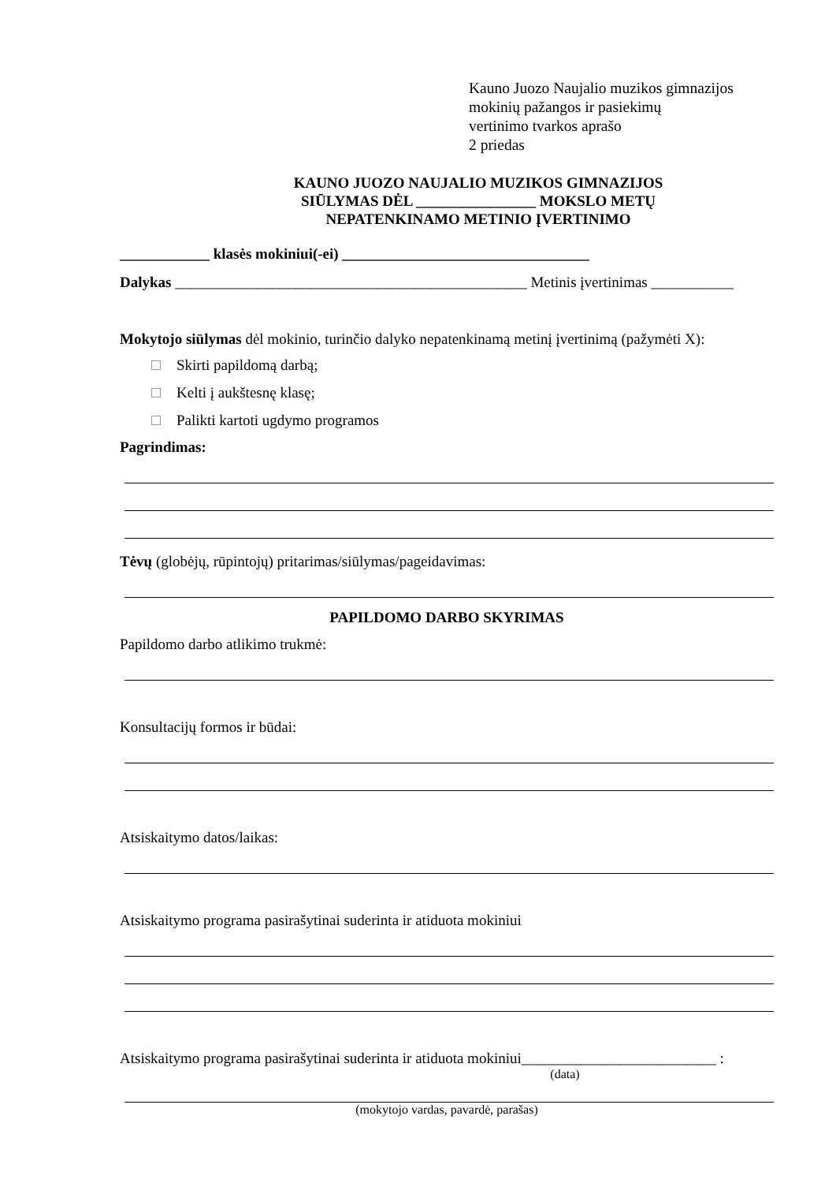Kauno Juozo Naujalio muzikos gimnazijos
mokinių pažangos ir pasiekimų
vertinimo tvarkos aprašo
2 priedas
KAUNO JUOZO NAUJALIO MUZIKOS GIMNAZIJOS
SIŪLYMAS DĖL ________________ MOKSLO METŲ
NEPATENKINAMO METINIO ĮVERTINIMO
____________ klasės mokiniui(-ei) _________________________________
Dalykas _______________________________________________ Metinis įvertinimas ___________
Mokytojo siūlymas dėl mokinio, turinčio dalyko nepatenkinamą metinį įvertinimą (pažymėti X):
Skirti papildomą darbą;
Kelti į aukštesnę klasę;
Palikti kartoti ugdymo programos
Pagrindimas:
Tėvų (globėjų, rūpintojų) pritarimas/siūlymas/pageidavimas:
PAPILDOMO DARBO SKYRIMAS
Papildomo darbo atlikimo trukmė:
Konsultacijų formos ir būdai:
Atsiskaitymo datos/laikas:
Atsiskaitymo programa pasirašytinai suderinta ir atiduota mokiniui
Atsiskaitymo programa pasirašytinai suderinta ir atiduota mokiniui__________________________ :
(data)
(mokytojo vardas, pavardė, parašas)